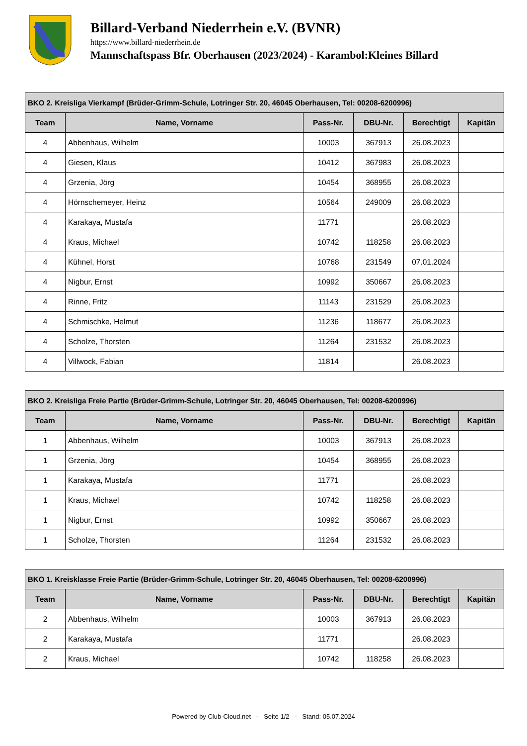Billard-Verband Niederrhein e.V. (BVNR)
https://www.billard-niederrhein.de
Mannschaftspass Bfr. Oberhausen (2023/2024) - Karambol:Kleines Billard
| BKO 2. Kreisliga Vierkampf (Brüder-Grimm-Schule, Lotringer Str. 20, 46045 Oberhausen, Tel: 00208-6200996) | | | | | |
| --- | --- | --- | --- | --- | --- |
| Team | Name, Vorname | Pass-Nr. | DBU-Nr. | Berechtigt | Kapitän |
| 4 | Abbenhaus, Wilhelm | 10003 | 367913 | 26.08.2023 | |
| 4 | Giesen, Klaus | 10412 | 367983 | 26.08.2023 | |
| 4 | Grzenia, Jörg | 10454 | 368955 | 26.08.2023 | |
| 4 | Hörnschemeyer, Heinz | 10564 | 249009 | 26.08.2023 | |
| 4 | Karakaya, Mustafa | 11771 | | 26.08.2023 | |
| 4 | Kraus, Michael | 10742 | 118258 | 26.08.2023 | |
| 4 | Kühnel, Horst | 10768 | 231549 | 07.01.2024 | |
| 4 | Nigbur, Ernst | 10992 | 350667 | 26.08.2023 | |
| 4 | Rinne, Fritz | 11143 | 231529 | 26.08.2023 | |
| 4 | Schmischke, Helmut | 11236 | 118677 | 26.08.2023 | |
| 4 | Scholze, Thorsten | 11264 | 231532 | 26.08.2023 | |
| 4 | Villwock, Fabian | 11814 | | 26.08.2023 | |
| BKO 2. Kreisliga Freie Partie (Brüder-Grimm-Schule, Lotringer Str. 20, 46045 Oberhausen, Tel: 00208-6200996) | | | | | |
| --- | --- | --- | --- | --- | --- |
| Team | Name, Vorname | Pass-Nr. | DBU-Nr. | Berechtigt | Kapitän |
| 1 | Abbenhaus, Wilhelm | 10003 | 367913 | 26.08.2023 | |
| 1 | Grzenia, Jörg | 10454 | 368955 | 26.08.2023 | |
| 1 | Karakaya, Mustafa | 11771 | | 26.08.2023 | |
| 1 | Kraus, Michael | 10742 | 118258 | 26.08.2023 | |
| 1 | Nigbur, Ernst | 10992 | 350667 | 26.08.2023 | |
| 1 | Scholze, Thorsten | 11264 | 231532 | 26.08.2023 | |
| BKO 1. Kreisklasse Freie Partie (Brüder-Grimm-Schule, Lotringer Str. 20, 46045 Oberhausen, Tel: 00208-6200996) | | | | | |
| --- | --- | --- | --- | --- | --- |
| Team | Name, Vorname | Pass-Nr. | DBU-Nr. | Berechtigt | Kapitän |
| 2 | Abbenhaus, Wilhelm | 10003 | 367913 | 26.08.2023 | |
| 2 | Karakaya, Mustafa | 11771 | | 26.08.2023 | |
| 2 | Kraus, Michael | 10742 | 118258 | 26.08.2023 | |
Powered by Club-Cloud.net - Seite 1/2 - Stand: 05.07.2024